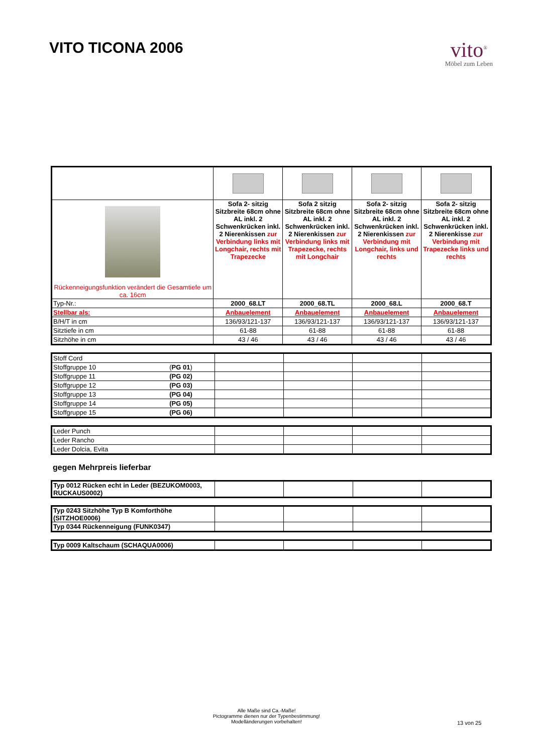VITO TICONA 2006
vito<sup>®</sup>
Möbel zum Leben
| Rückenneigungsfunktion verändert die Gesamtiefe um ca. 16cm | Sofa 2- sitzig Sitzbreite 68cm ohne AL inkl. 2 Schwenkrücken inkl. 2 Nierenkissen zur Verbindung links mit Longchair, rechts mit Trapezecke | Sofa 2 sitzig Sitzbreite 68cm ohne AL inkl. 2 Schwenkrücken inkl. 2 Nierenkissen zur Verbindung links mit Trapezecke, rechts mit Longchair | Sofa 2- sitzig Sitzbreite 68cm ohne AL inkl. 2 Schwenkrücken inkl. 2 Nierenkissen zur Verbindung mit Longchair, links und rechts | Sofa 2- sitzig Sitzbreite 68cm ohne AL inkl. 2 Schwenkrücken inkl. 2 Nierenkisse zur Verbindung mit Trapezecke links und rechts |
| Typ-Nr.: | 2000_68.LT | 2000_68.TL | 2000_68.L | 2000_68.T |
| Stellbar als: | Anbauelement | Anbauelement | Anbauelement | Anbauelement |
| B/H/T in cm | 136/93/121-137 | 136/93/121-137 | 136/93/121-137 | 136/93/121-137 |
| Sitztiefe in cm | 61-88 | 61-88 | 61-88 | 61-88 |
| Sitzhöhe in cm | 43 / 46 | 43 / 46 | 43 / 46 | 43 / 46 |
| Stoff Cord | | | | |
| Stoffgruppe 10 ( PG 01 ) | | | | |
| Stoffgruppe 11 (PG 02) | | | | |
| Stoffgruppe 12 (PG 03) | | | | |
| Stoffgruppe 13 (PG 04) | | | | |
| Stoffgruppe 14 (PG 05) | | | | |
| Stoffgruppe 15 (PG 06) | | | | |
| Leder Punch | | | | |
| Leder Rancho | | | | |
| Leder Dolcia, Evita | | | | |
gegen Mehrpreis lieferbar
| Typ 0012 Rücken echt in Leder (BEZUKOM0003, RUCKAUS0002) | | | | |
| Typ 0243 Sitzhöhe Typ B Komforthöhe (SITZHOE0006) | | | | |
| Typ 0344 Rückenneigung (FUNK0347) | | | | |
| Typ 0009 Kaltschaum (SCHAQUA0006) | | | | |
Alle Maße sind Ca.-Maße!
Pictogramme dienen nur der Typenbestimmung!
Modelländerungen vorbehalten!
13 von 25